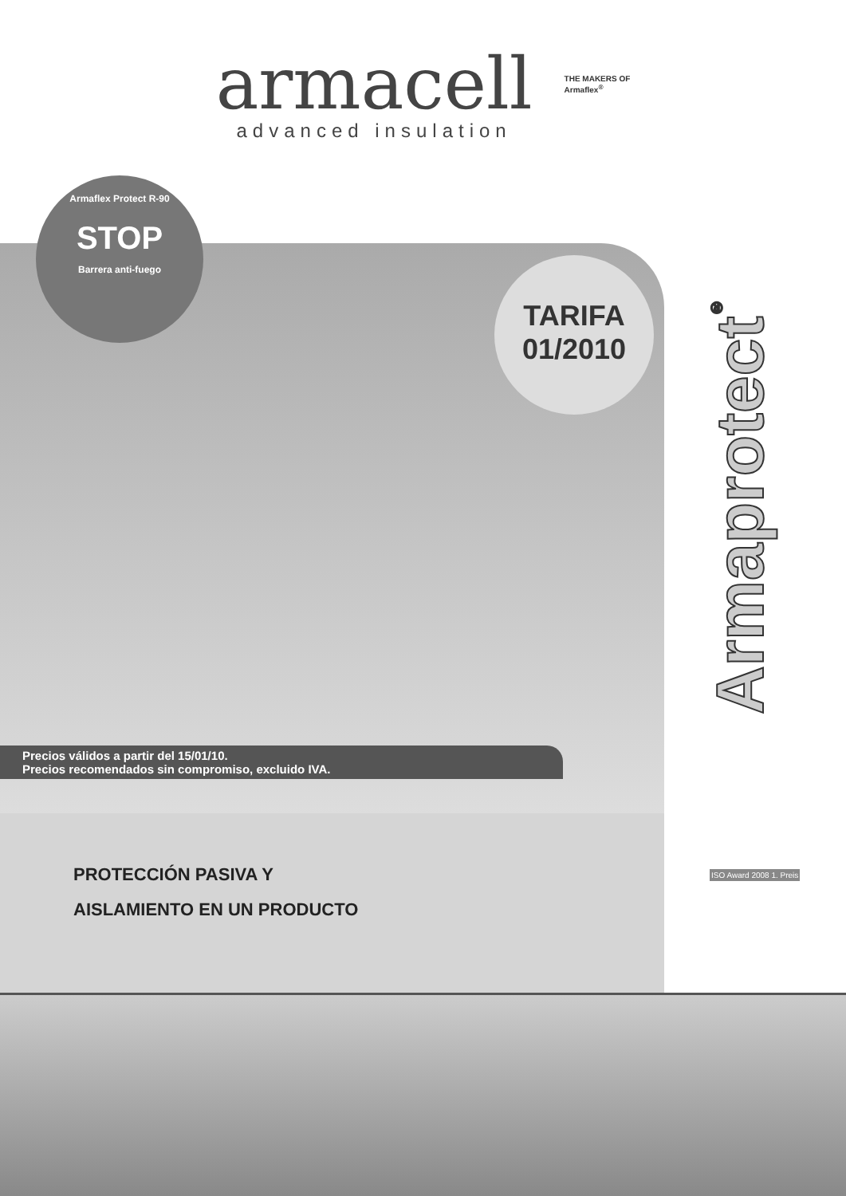armacell
advanced insulation
THE MAKERS OF
Armaflex<sup>®</sup>
Armaflex Protect R-90
STOP
Barrera anti-fuego
TARIFA
01/2010
Armaprotect<sup>®</sup>
Precios válidos a partir del 15/01/10.
Precios recomendados sin compromiso, excluido IVA.
PROTECCIÓN PASIVA Y
AISLAMIENTO EN UN PRODUCTO
ISO Award 2008 1. Preis